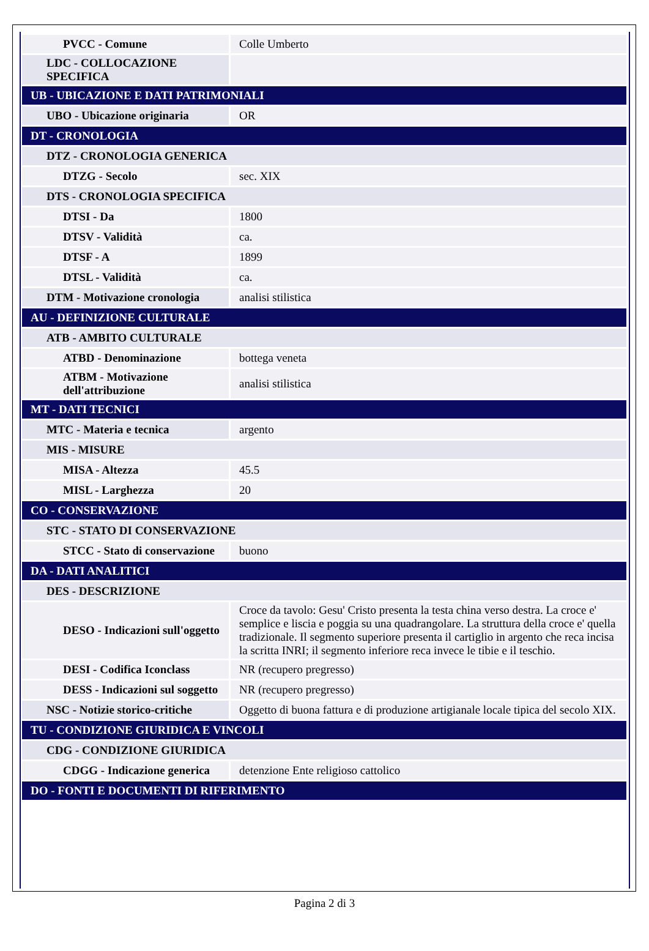| PVCC - Comune | Colle Umberto |
| LDC - COLLOCAZIONE SPECIFICA | |
| UB - UBICAZIONE E DATI PATRIMONIALI | |
| UBO - Ubicazione originaria | OR |
| DT - CRONOLOGIA | |
| DTZ - CRONOLOGIA GENERICA | |
| DTZG - Secolo | sec. XIX |
| DTS - CRONOLOGIA SPECIFICA | |
| DTSI - Da | 1800 |
| DTSV - Validità | ca. |
| DTSF - A | 1899 |
| DTSL - Validità | ca. |
| DTM - Motivazione cronologia | analisi stilistica |
| AU - DEFINIZIONE CULTURALE | |
| ATB - AMBITO CULTURALE | |
| ATBD - Denominazione | bottega veneta |
| ATBM - Motivazione dell'attribuzione | analisi stilistica |
| MT - DATI TECNICI | |
| MTC - Materia e tecnica | argento |
| MIS - MISURE | |
| MISA - Altezza | 45.5 |
| MISL - Larghezza | 20 |
| CO - CONSERVAZIONE | |
| STC - STATO DI CONSERVAZIONE | |
| STCC - Stato di conservazione | buono |
| DA - DATI ANALITICI | |
| DES - DESCRIZIONE | |
| DESO - Indicazioni sull'oggetto | Croce da tavolo: Gesu' Cristo presenta la testa china verso destra. La croce e' semplice e liscia e poggia su una quadrangolare. La struttura della croce e' quella tradizionale. Il segmento superiore presenta il cartiglio in argento che reca incisa la scritta INRI; il segmento inferiore reca invece le tibie e il teschio. |
| DESI - Codifica Iconclass | NR (recupero pregresso) |
| DESS - Indicazioni sul soggetto | NR (recupero pregresso) |
| NSC - Notizie storico-critiche | Oggetto di buona fattura e di produzione artigianale locale tipica del secolo XIX. |
| TU - CONDIZIONE GIURIDICA E VINCOLI | |
| CDG - CONDIZIONE GIURIDICA | |
| CDGG - Indicazione generica | detenzione Ente religioso cattolico |
| DO - FONTI E DOCUMENTI DI RIFERIMENTO | |
Pagina 2 di 3